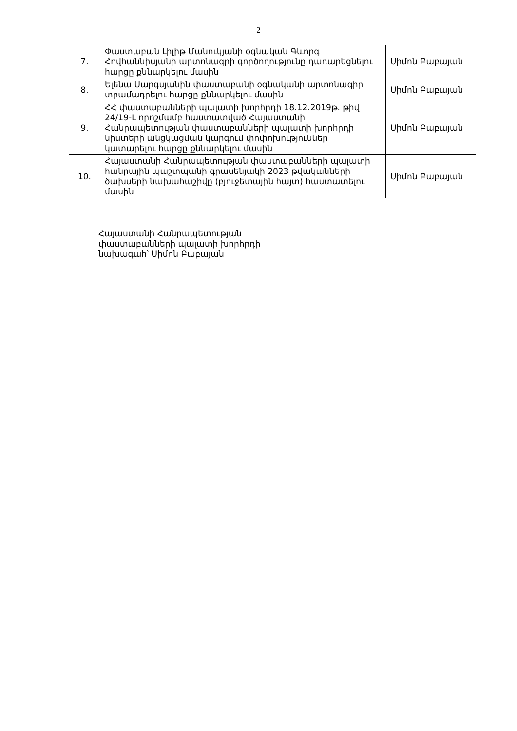2
| 7. | Փաստաբան Լիլիթ Մանուկյանի օգնական Գևորգ Հովհաննիսյանի արտոնագրի գործողությունը դադարեցնելու հարցը քննարկելու մասին | Սիմոն Բաբայան |
| 8. | Ելենա Սարգսյանին փաստաբանի օգնականի արտոնագիր տրամադրելու հարցը քննարկելու մասին | Սիմոն Բաբայան |
| 9. | ՀՀ փաստաբանների պալատի խորհրդի 18.12.2019թ. թիվ 24/19-Լ որոշմամբ հաստատված Հայաստանի Հանրապետության փաստաբանների պալատի խորհրդի նիստերի անցկացման կարգում փոփոխություններ կատարելու հարցը քննարկելու մասին | Սիմոն Բաբայան |
| 10. | Հայաստանի Հանրապետության փաստաբանների պալատի հանրային պաշտպանի գրասենյակի 2023 թվականների ծախսերի նախահաշիվը (բյուջետային հայտ) հաստատելու մասին | Սիմոն Բաբայան |
Հայաստանի Հանրապետության
փաստաբանների պալատի խորհրդի
նախագահ՝ Սիմոն Բաբայան